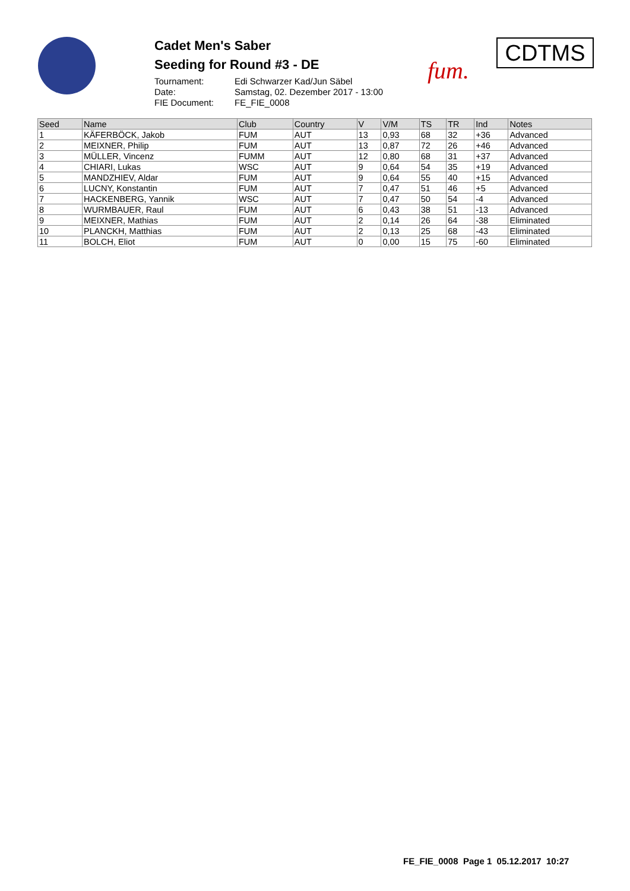Cadet Men's Saber
Seeding for Round #3 - DE
Tournament: Edi Schwarzer Kad/Jun Säbel
Date: Samstag, 02. Dezember 2017 - 13:00
FIE Document: FE_FIE_0008
fum.
CDTMS
| Seed | Name | Club | Country | V | V/M | TS | TR | Ind | Notes |
| --- | --- | --- | --- | --- | --- | --- | --- | --- | --- |
| 1 | KÄFERBÖCK, Jakob | FUM | AUT | 13 | 0,93 | 68 | 32 | +36 | Advanced |
| 2 | MEIXNER, Philip | FUM | AUT | 13 | 0,87 | 72 | 26 | +46 | Advanced |
| 3 | MÜLLER, Vincenz | FUMM | AUT | 12 | 0,80 | 68 | 31 | +37 | Advanced |
| 4 | CHIARI, Lukas | WSC | AUT | 9 | 0,64 | 54 | 35 | +19 | Advanced |
| 5 | MANDZHIEV, Aldar | FUM | AUT | 9 | 0,64 | 55 | 40 | +15 | Advanced |
| 6 | LUCNY, Konstantin | FUM | AUT | 7 | 0,47 | 51 | 46 | +5 | Advanced |
| 7 | HACKENBERG, Yannik | WSC | AUT | 7 | 0,47 | 50 | 54 | -4 | Advanced |
| 8 | WURMBAUER, Raul | FUM | AUT | 6 | 0,43 | 38 | 51 | -13 | Advanced |
| 9 | MEIXNER, Mathias | FUM | AUT | 2 | 0,14 | 26 | 64 | -38 | Eliminated |
| 10 | PLANCKH, Matthias | FUM | AUT | 2 | 0,13 | 25 | 68 | -43 | Eliminated |
| 11 | BOLCH, Eliot | FUM | AUT | 0 | 0,00 | 15 | 75 | -60 | Eliminated |
FE_FIE_0008 Page 1 05.12.2017 10:27